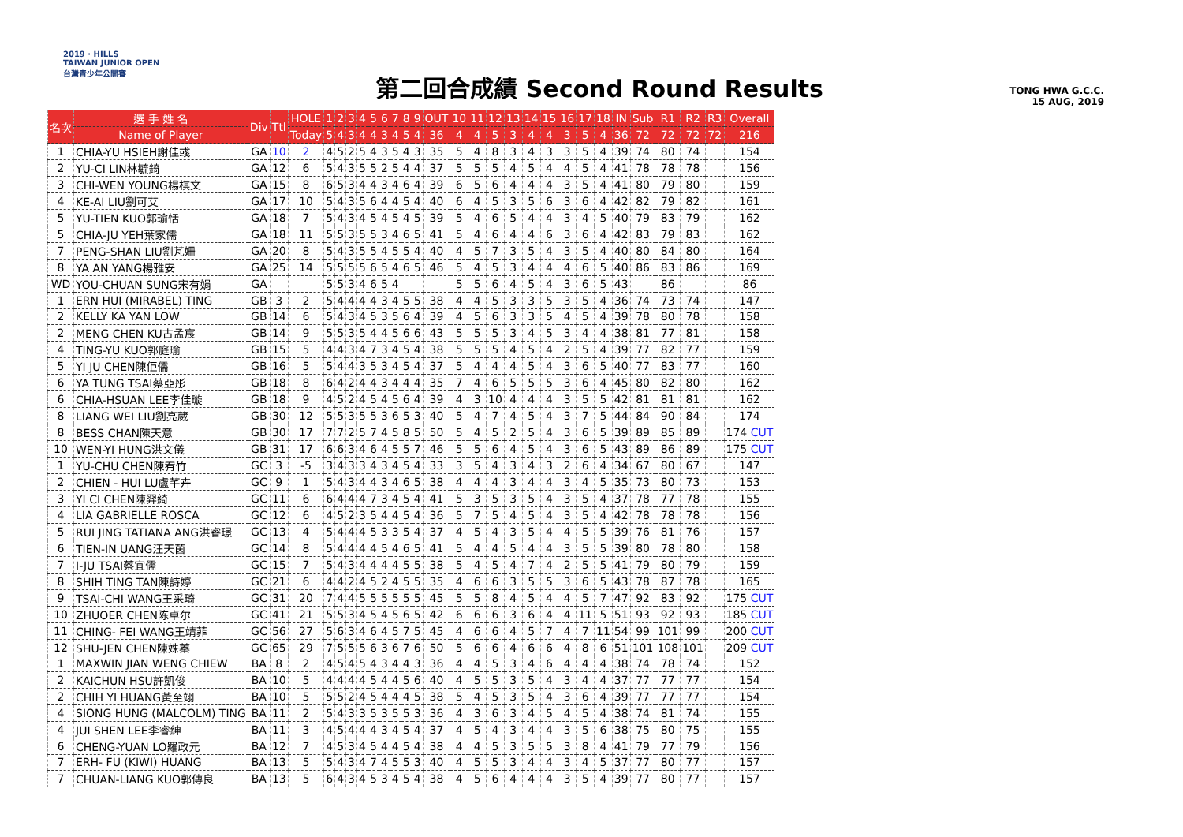2019 · HILLS
TAIWAN JUNIOR OPEN
台灣青少年公開賽
第二回合成績 Second Round Results
TONG HWA G.C.C.
15 AUG, 2019
| 名次 | 選 手 姓 名 | Div | Ttl | HOLE | 1 | 2 | 3 | 4 | 5 | 6 | 7 | 8 | 9 | OUT | 10 | 11 | 12 | 13 | 14 | 15 | 16 | 17 | 18 | IN | Sub | R1 | R2 | R3 | Overall |
| --- | --- | --- | --- | --- | --- | --- | --- | --- | --- | --- | --- | --- | --- | --- | --- | --- | --- | --- | --- | --- | --- | --- | --- | --- | --- | --- | --- | --- | --- |
| | Name of Player | | | Today | 5 | 4 | 3 | 4 | 4 | 3 | 4 | 5 | 4 | 36 | 4 | 4 | 5 | 3 | 4 | 4 | 3 | 5 | 4 | 36 | 72 | 72 | 72 | 72 | 216 |
| 1 | CHIA-YU HSIEH謝佳彧 | GA | 10 | 2 | 4 | 5 | 2 | 5 | 4 | 3 | 5 | 4 | 3 | 35 | 5 | 4 | 8 | 3 | 4 | 3 | 3 | 5 | 4 | 39 | 74 | 80 | 74 | | 154 |
| 2 | YU-CI LIN林毓錡 | GA | 12 | 6 | 5 | 4 | 3 | 5 | 5 | 2 | 5 | 4 | 4 | 37 | 5 | 5 | 5 | 4 | 5 | 4 | 4 | 5 | 4 | 41 | 78 | 78 | 78 | | 156 |
| 3 | CHI-WEN YOUNG楊棋文 | GA | 15 | 8 | 6 | 5 | 3 | 4 | 4 | 3 | 4 | 6 | 4 | 39 | 6 | 5 | 6 | 4 | 4 | 4 | 3 | 5 | 4 | 41 | 80 | 79 | 80 | | 159 |
| 4 | KE-AI LIU劉可艾 | GA | 17 | 10 | 5 | 4 | 3 | 5 | 6 | 4 | 4 | 5 | 4 | 40 | 6 | 4 | 5 | 3 | 5 | 6 | 3 | 6 | 4 | 42 | 82 | 79 | 82 | | 161 |
| 5 | YU-TIEN KUO郭瑜恬 | GA | 18 | 7 | 5 | 4 | 3 | 4 | 5 | 4 | 5 | 4 | 5 | 39 | 5 | 4 | 6 | 5 | 4 | 4 | 3 | 4 | 5 | 40 | 79 | 83 | 79 | | 162 |
| 5 | CHIA-JU YEH葉家儒 | GA | 18 | 11 | 5 | 5 | 3 | 5 | 5 | 3 | 4 | 6 | 5 | 41 | 5 | 4 | 6 | 4 | 4 | 6 | 3 | 6 | 4 | 42 | 83 | 79 | 83 | | 162 |
| 7 | PENG-SHAN LIU劉芃姍 | GA | 20 | 8 | 5 | 4 | 3 | 5 | 5 | 4 | 5 | 5 | 4 | 40 | 4 | 5 | 7 | 3 | 5 | 4 | 3 | 5 | 4 | 40 | 80 | 84 | 80 | | 164 |
| 8 | YA AN YANG楊雅安 | GA | 25 | 14 | 5 | 5 | 5 | 5 | 6 | 5 | 4 | 6 | 5 | 46 | 5 | 4 | 5 | 3 | 4 | 4 | 4 | 6 | 5 | 40 | 86 | 83 | 86 | | 169 |
| WD | YOU-CHUAN SUNG宋有娟 | GA | | | 5 | 5 | 3 | 4 | 6 | 5 | 4 | | | | 5 | 5 | 6 | 4 | 5 | 4 | 3 | 6 | 5 | 43 | | 86 | | | 86 |
| 1 | ERN HUI (MIRABEL) TING | GB | 3 | 2 | 5 | 4 | 4 | 4 | 4 | 3 | 4 | 5 | 5 | 38 | 4 | 4 | 5 | 3 | 3 | 5 | 3 | 5 | 4 | 36 | 74 | 73 | 74 | | 147 |
| 2 | KELLY KA YAN LOW | GB | 14 | 6 | 5 | 4 | 3 | 4 | 5 | 3 | 5 | 6 | 4 | 39 | 4 | 5 | 6 | 3 | 3 | 5 | 4 | 5 | 4 | 39 | 78 | 80 | 78 | | 158 |
| 2 | MENG CHEN KU古孟宸 | GB | 14 | 9 | 5 | 5 | 3 | 5 | 4 | 4 | 5 | 6 | 6 | 43 | 5 | 5 | 5 | 3 | 4 | 5 | 3 | 4 | 4 | 38 | 81 | 77 | 81 | | 158 |
| 4 | TING-YU KUO郭庭瑜 | GB | 15 | 5 | 4 | 4 | 3 | 4 | 7 | 3 | 4 | 5 | 4 | 38 | 5 | 5 | 5 | 4 | 5 | 4 | 2 | 5 | 4 | 39 | 77 | 82 | 77 | | 159 |
| 5 | YI JU CHEN陳佢儒 | GB | 16 | 5 | 5 | 4 | 4 | 3 | 5 | 3 | 4 | 5 | 4 | 37 | 5 | 4 | 4 | 4 | 5 | 4 | 3 | 6 | 5 | 40 | 77 | 83 | 77 | | 160 |
| 6 | YA TUNG TSAI蔡亞彤 | GB | 18 | 8 | 6 | 4 | 2 | 4 | 4 | 3 | 4 | 4 | 4 | 35 | 7 | 4 | 6 | 5 | 5 | 5 | 3 | 6 | 4 | 45 | 80 | 82 | 80 | | 162 |
| 6 | CHIA-HSUAN LEE李佳璇 | GB | 18 | 9 | 4 | 5 | 2 | 4 | 5 | 4 | 5 | 6 | 4 | 39 | 4 | 3 | 10 | 4 | 4 | 4 | 3 | 5 | 5 | 42 | 81 | 81 | 81 | | 162 |
| 8 | LIANG WEI LIU劉亮葳 | GB | 30 | 12 | 5 | 5 | 3 | 5 | 5 | 3 | 6 | 5 | 3 | 40 | 5 | 4 | 7 | 4 | 5 | 4 | 3 | 7 | 5 | 44 | 84 | 90 | 84 | | 174 |
| 8 | BESS CHAN陳天意 | GB | 30 | 17 | 7 | 7 | 2 | 5 | 7 | 4 | 5 | 8 | 5 | 50 | 5 | 4 | 5 | 2 | 5 | 4 | 3 | 6 | 5 | 39 | 89 | 85 | 89 | | 174 CUT |
| 10 | WEN-YI HUNG洪文儀 | GB | 31 | 17 | 6 | 6 | 3 | 4 | 6 | 4 | 5 | 5 | 7 | 46 | 5 | 5 | 6 | 4 | 5 | 4 | 3 | 6 | 5 | 43 | 89 | 86 | 89 | | 175 CUT |
| 1 | YU-CHU CHEN陳宥竹 | GC | 3 | -5 | 3 | 4 | 3 | 3 | 4 | 3 | 4 | 5 | 4 | 33 | 3 | 5 | 4 | 3 | 4 | 3 | 2 | 6 | 4 | 34 | 67 | 80 | 67 | | 147 |
| 2 | CHIEN - HUI LU盧芊卉 | GC | 9 | 1 | 5 | 4 | 3 | 4 | 4 | 3 | 4 | 6 | 5 | 38 | 4 | 4 | 4 | 3 | 4 | 4 | 3 | 4 | 5 | 35 | 73 | 80 | 73 | | 153 |
| 3 | YI CI CHEN陳羿綺 | GC | 11 | 6 | 6 | 4 | 4 | 4 | 7 | 3 | 4 | 5 | 4 | 41 | 5 | 3 | 5 | 3 | 5 | 4 | 3 | 5 | 4 | 37 | 78 | 77 | 78 | | 155 |
| 4 | LIA GABRIELLE ROSCA | GC | 12 | 6 | 4 | 5 | 2 | 3 | 5 | 4 | 4 | 5 | 4 | 36 | 5 | 7 | 5 | 4 | 5 | 4 | 3 | 5 | 4 | 42 | 78 | 78 | 78 | | 156 |
| 5 | RUI JING TATIANA ANG洪睿璟 | GC | 13 | 4 | 5 | 4 | 4 | 4 | 5 | 3 | 3 | 5 | 4 | 37 | 4 | 5 | 4 | 3 | 5 | 4 | 4 | 5 | 5 | 39 | 76 | 81 | 76 | | 157 |
| 6 | TIEN-IN UANG汪天茵 | GC | 14 | 8 | 5 | 4 | 4 | 4 | 4 | 5 | 4 | 6 | 5 | 41 | 5 | 4 | 4 | 5 | 4 | 4 | 3 | 5 | 5 | 39 | 80 | 78 | 80 | | 158 |
| 7 | I-JU TSAI蔡宜儒 | GC | 15 | 7 | 5 | 4 | 3 | 4 | 4 | 4 | 4 | 5 | 5 | 38 | 5 | 4 | 5 | 4 | 7 | 4 | 2 | 5 | 5 | 41 | 79 | 80 | 79 | | 159 |
| 8 | SHIH TING TAN陳詩婷 | GC | 21 | 6 | 4 | 4 | 2 | 4 | 5 | 2 | 4 | 5 | 5 | 35 | 4 | 6 | 6 | 3 | 5 | 5 | 3 | 6 | 5 | 43 | 78 | 87 | 78 | | 165 |
| 9 | TSAI-CHI WANG王采琦 | GC | 31 | 20 | 7 | 4 | 4 | 5 | 5 | 5 | 5 | 5 | 5 | 45 | 5 | 5 | 8 | 4 | 5 | 4 | 4 | 5 | 7 | 47 | 92 | 83 | 92 | | 175 CUT |
| 10 | ZHUOER CHEN陈卓尔 | GC | 41 | 21 | 5 | 5 | 3 | 4 | 5 | 4 | 5 | 6 | 5 | 42 | 6 | 6 | 6 | 3 | 6 | 4 | 4 | 11 | 5 | 51 | 93 | 92 | 93 | | 185 CUT |
| 11 | CHING- FEI WANG王靖菲 | GC | 56 | 27 | 5 | 6 | 3 | 4 | 6 | 4 | 5 | 7 | 5 | 45 | 4 | 6 | 6 | 4 | 5 | 7 | 4 | 7 | 11 | 54 | 99 | 101 | 99 | | 200 CUT |
| 12 | SHU-JEN CHEN陳姝蓁 | GC | 65 | 29 | 7 | 5 | 5 | 5 | 6 | 3 | 6 | 7 | 6 | 50 | 5 | 6 | 6 | 4 | 6 | 6 | 4 | 8 | 6 | 51 | 101 | 108 | 101 | | 209 CUT |
| 1 | MAXWIN JIAN WENG CHIEW | BA | 8 | 2 | 4 | 5 | 4 | 5 | 4 | 3 | 4 | 4 | 3 | 36 | 4 | 4 | 5 | 3 | 4 | 6 | 4 | 4 | 4 | 38 | 74 | 78 | 74 | | 152 |
| 2 | KAICHUN HSU許凱俊 | BA | 10 | 5 | 4 | 4 | 4 | 4 | 5 | 4 | 4 | 5 | 6 | 40 | 4 | 5 | 5 | 3 | 5 | 4 | 3 | 4 | 4 | 37 | 77 | 77 | 77 | | 154 |
| 2 | CHIH YI HUANG黃至翊 | BA | 10 | 5 | 5 | 5 | 2 | 4 | 5 | 4 | 4 | 4 | 5 | 38 | 5 | 4 | 5 | 3 | 5 | 4 | 3 | 6 | 4 | 39 | 77 | 77 | 77 | | 154 |
| 4 | SIONG HUNG (MALCOLM) TING | BA | 11 | 2 | 5 | 4 | 3 | 3 | 5 | 3 | 5 | 5 | 3 | 36 | 4 | 3 | 6 | 3 | 4 | 5 | 4 | 5 | 4 | 38 | 74 | 81 | 74 | | 155 |
| 4 | JUI SHEN LEE李睿紳 | BA | 11 | 3 | 4 | 5 | 4 | 4 | 4 | 3 | 4 | 5 | 4 | 37 | 4 | 5 | 4 | 3 | 4 | 4 | 3 | 5 | 6 | 38 | 75 | 80 | 75 | | 155 |
| 6 | CHENG-YUAN LO羅政元 | BA | 12 | 7 | 4 | 5 | 3 | 4 | 5 | 4 | 4 | 5 | 4 | 38 | 4 | 4 | 5 | 3 | 5 | 5 | 3 | 8 | 4 | 41 | 79 | 77 | 79 | | 156 |
| 7 | ERH- FU (KIWI) HUANG | BA | 13 | 5 | 5 | 4 | 3 | 4 | 7 | 4 | 5 | 5 | 3 | 40 | 4 | 5 | 5 | 3 | 4 | 4 | 3 | 4 | 5 | 37 | 77 | 80 | 77 | | 157 |
| 7 | CHUAN-LIANG KUO郭傳良 | BA | 13 | 5 | 6 | 4 | 3 | 4 | 5 | 3 | 4 | 5 | 4 | 38 | 4 | 5 | 6 | 4 | 4 | 4 | 3 | 5 | 4 | 39 | 77 | 80 | 77 | | 157 |